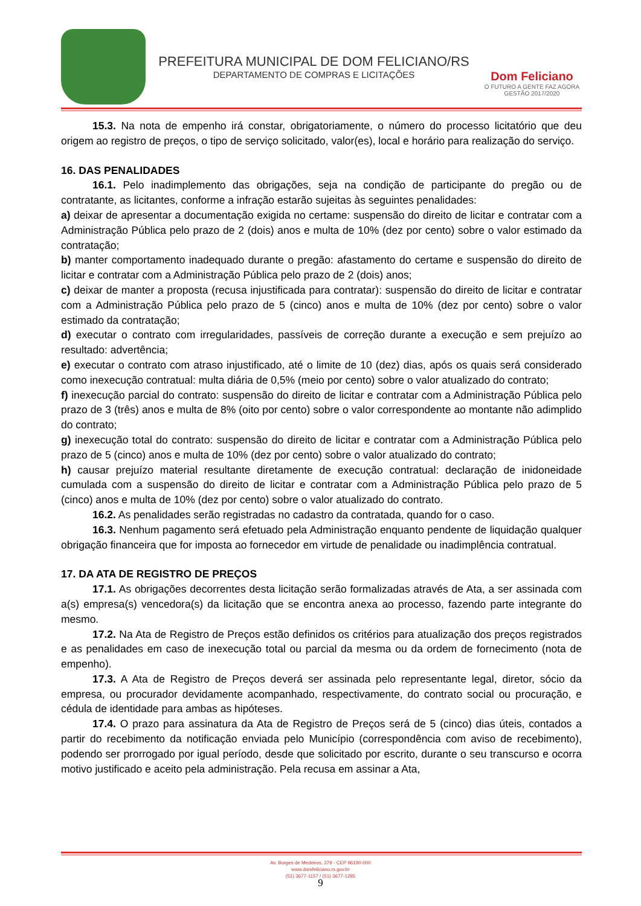PREFEITURA MUNICIPAL DE DOM FELICIANO/RS
DEPARTAMENTO DE COMPRAS E LICITAÇÕES
Dom Feliciano
O FUTURO A GENTE FAZ AGORA
GESTÃO 2017/2020
15.3. Na nota de empenho irá constar, obrigatoriamente, o número do processo licitatório que deu origem ao registro de preços, o tipo de serviço solicitado, valor(es), local e horário para realização do serviço.
16. DAS PENALIDADES
16.1. Pelo inadimplemento das obrigações, seja na condição de participante do pregão ou de contratante, as licitantes, conforme a infração estarão sujeitas às seguintes penalidades:
a) deixar de apresentar a documentação exigida no certame: suspensão do direito de licitar e contratar com a Administração Pública pelo prazo de 2 (dois) anos e multa de 10% (dez por cento) sobre o valor estimado da contratação;
b) manter comportamento inadequado durante o pregão: afastamento do certame e suspensão do direito de licitar e contratar com a Administração Pública pelo prazo de 2 (dois) anos;
c) deixar de manter a proposta (recusa injustificada para contratar): suspensão do direito de licitar e contratar com a Administração Pública pelo prazo de 5 (cinco) anos e multa de 10% (dez por cento) sobre o valor estimado da contratação;
d) executar o contrato com irregularidades, passíveis de correção durante a execução e sem prejuízo ao resultado: advertência;
e) executar o contrato com atraso injustificado, até o limite de 10 (dez) dias, após os quais será considerado como inexecução contratual: multa diária de 0,5% (meio por cento) sobre o valor atualizado do contrato;
f) inexecução parcial do contrato: suspensão do direito de licitar e contratar com a Administração Pública pelo prazo de 3 (três) anos e multa de 8% (oito por cento) sobre o valor correspondente ao montante não adimplido do contrato;
g) inexecução total do contrato: suspensão do direito de licitar e contratar com a Administração Pública pelo prazo de 5 (cinco) anos e multa de 10% (dez por cento) sobre o valor atualizado do contrato;
h) causar prejuízo material resultante diretamente de execução contratual: declaração de inidoneidade cumulada com a suspensão do direito de licitar e contratar com a Administração Pública pelo prazo de 5 (cinco) anos e multa de 10% (dez por cento) sobre o valor atualizado do contrato.
16.2. As penalidades serão registradas no cadastro da contratada, quando for o caso.
16.3. Nenhum pagamento será efetuado pela Administração enquanto pendente de liquidação qualquer obrigação financeira que for imposta ao fornecedor em virtude de penalidade ou inadimplência contratual.
17. DA ATA DE REGISTRO DE PREÇOS
17.1. As obrigações decorrentes desta licitação serão formalizadas através de Ata, a ser assinada com a(s) empresa(s) vencedora(s) da licitação que se encontra anexa ao processo, fazendo parte integrante do mesmo.
17.2. Na Ata de Registro de Preços estão definidos os critérios para atualização dos preços registrados e as penalidades em caso de inexecução total ou parcial da mesma ou da ordem de fornecimento (nota de empenho).
17.3. A Ata de Registro de Preços deverá ser assinada pelo representante legal, diretor, sócio da empresa, ou procurador devidamente acompanhado, respectivamente, do contrato social ou procuração, e cédula de identidade para ambas as hipóteses.
17.4. O prazo para assinatura da Ata de Registro de Preços será de 5 (cinco) dias úteis, contados a partir do recebimento da notificação enviada pelo Município (correspondência com aviso de recebimento), podendo ser prorrogado por igual período, desde que solicitado por escrito, durante o seu transcurso e ocorra motivo justificado e aceito pela administração. Pela recusa em assinar a Ata,
Av. Borges de Medeiros, 279 - CEP 96190-000
www.domfeliciano.rs.gov.br
(51) 3677-1157 / (51) 3677-1295
9